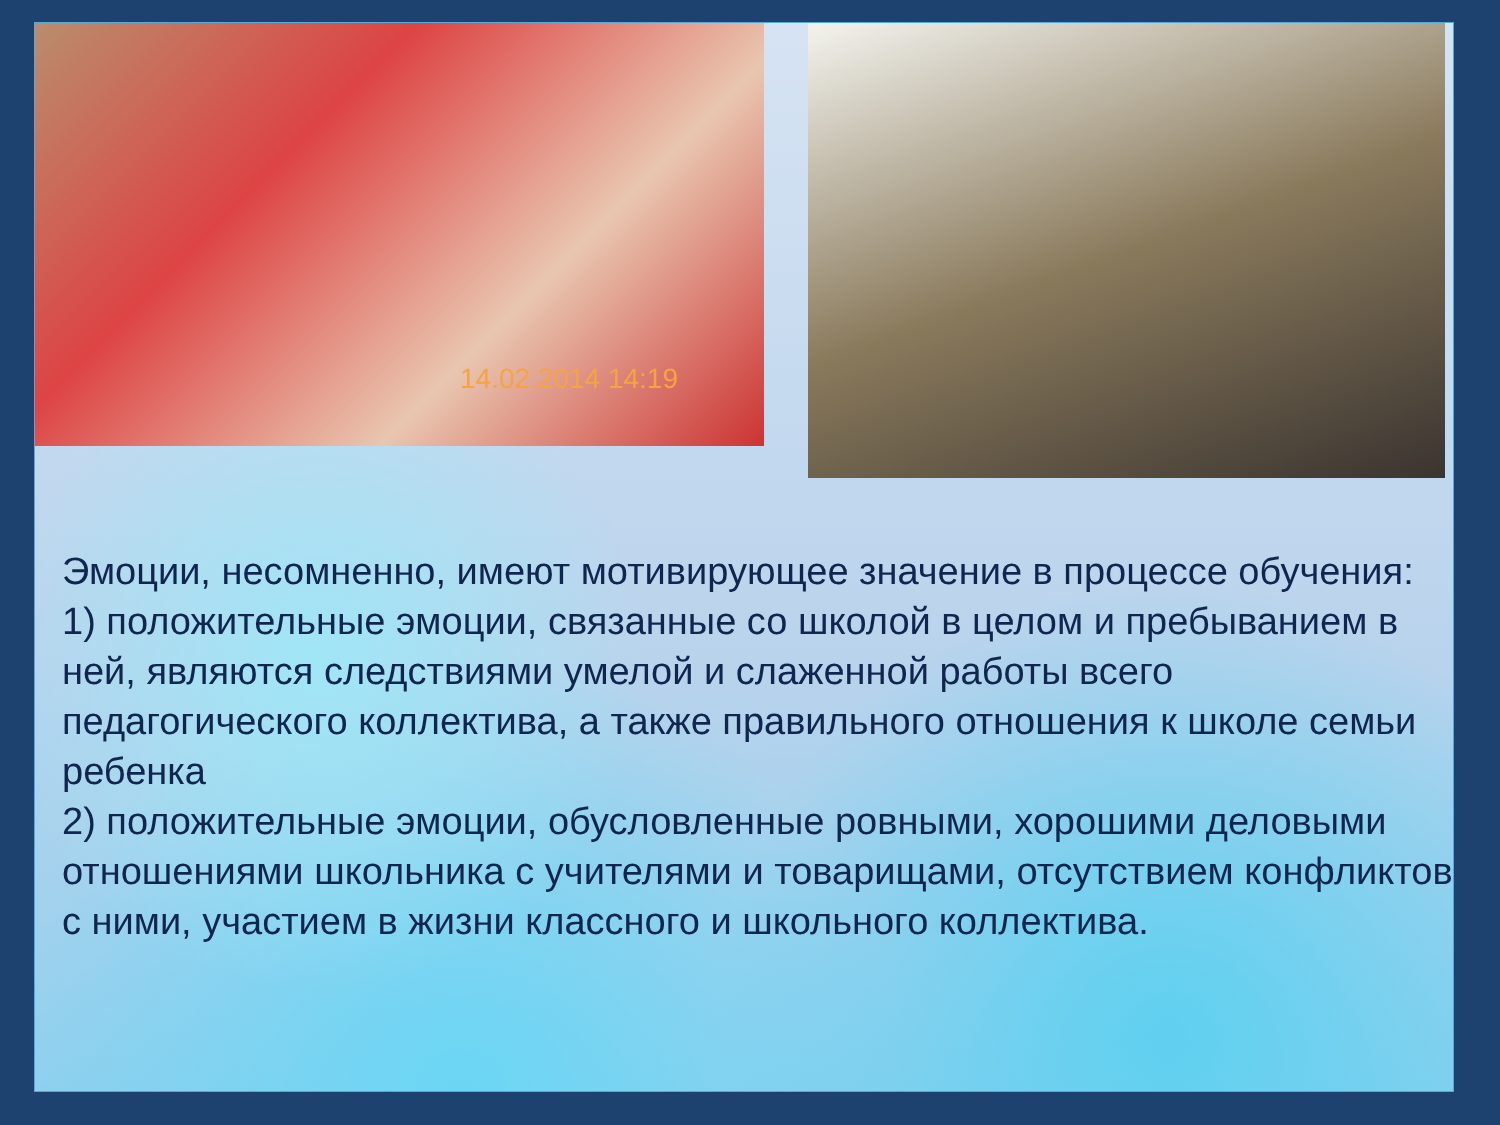14.02.2014 14:19
Эмоции, несомненно, имеют мотивирующее значение в процессе обучения:
1) положительные эмоции, связанные со школой в целом и пребыванием в ней, являются следствиями умелой и слаженной работы всего педагогического коллектива, а также правильного отношения к школе семьи ребенка
2) положительные эмоции, обусловленные ровными, хорошими деловыми отношениями школьника с учителями и товарищами, отсутствием конфликтов с ними, участием в жизни классного и школьного коллектива.